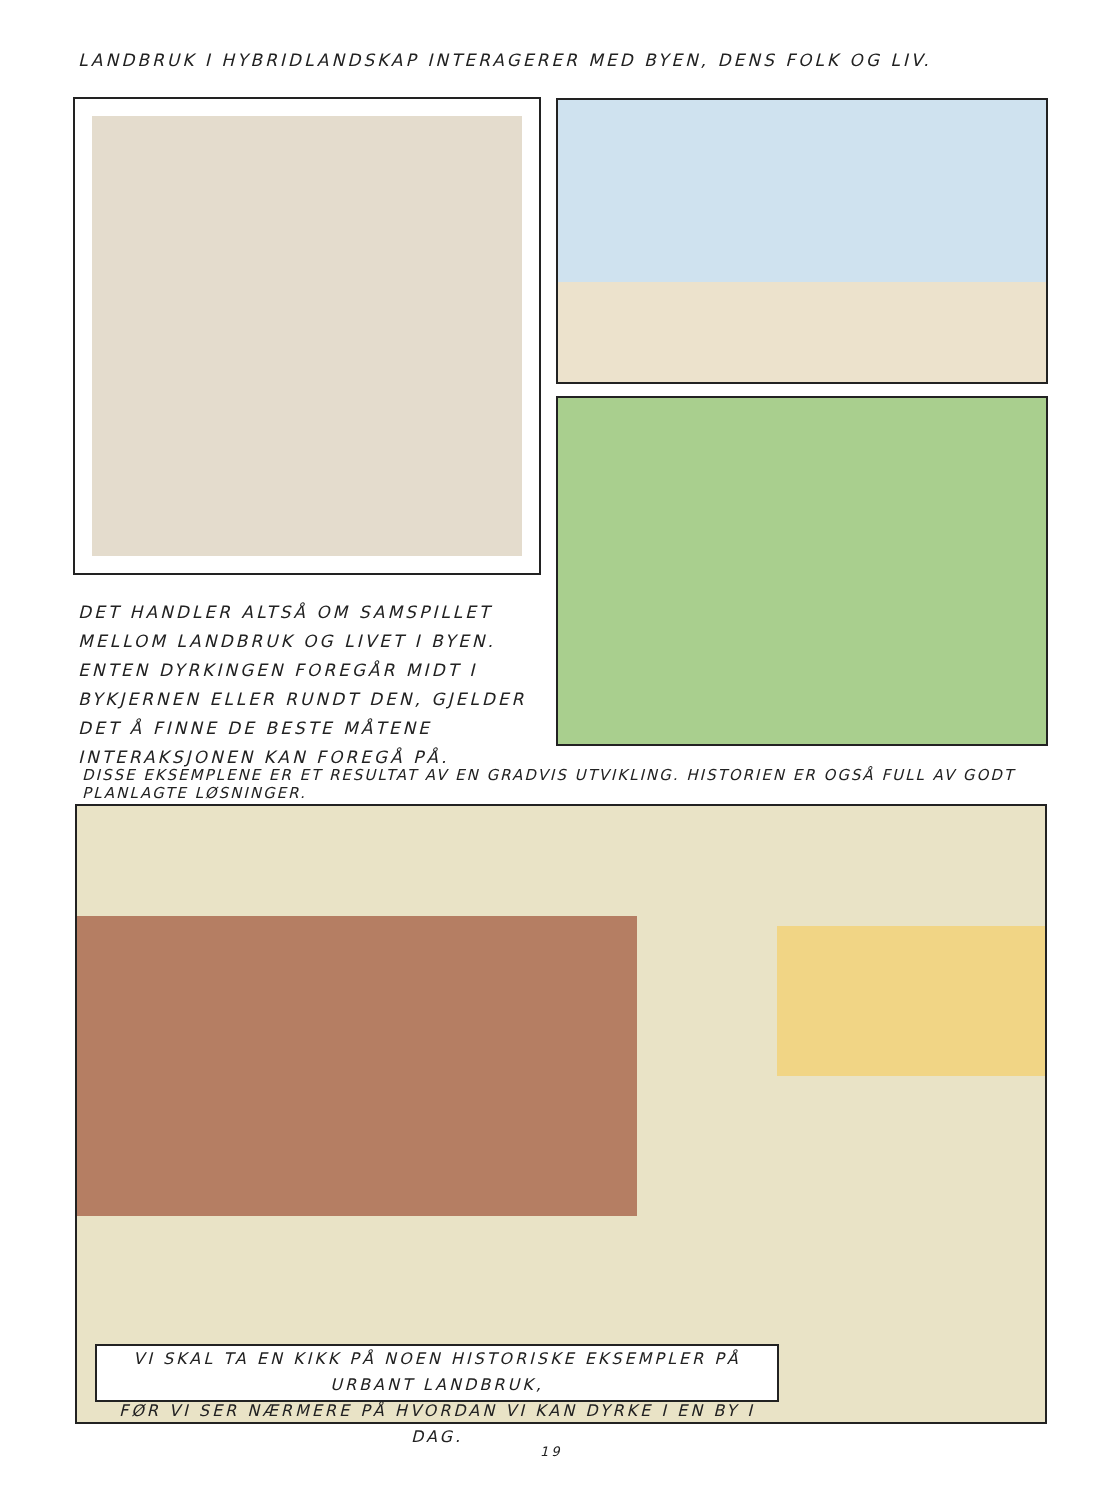LANDBRUK I HYBRIDLANDSKAP INTERAGERER MED BYEN, DENS FOLK OG LIV.
DET HANDLER ALTSÅ OM SAMSPILLET MELLOM LANDBRUK OG LIVET I BYEN. ENTEN DYRKINGEN FOREGÅR MIDT I BYKJERNEN ELLER RUNDT DEN, GJELDER DET Å FINNE DE BESTE MÅTENE INTERAKSJONEN KAN FOREGÅ PÅ.
DISSE EKSEMPLENE ER ET RESULTAT AV EN GRADVIS UTVIKLING. HISTORIEN ER OGSÅ FULL AV GODT PLANLAGTE LØSNINGER.
VI SKAL TA EN KIKK PÅ NOEN HISTORISKE EKSEMPLER PÅ URBANT LANDBRUK,
FØR VI SER NÆRMERE PÅ HVORDAN VI KAN DYRKE I EN BY I DAG.
19